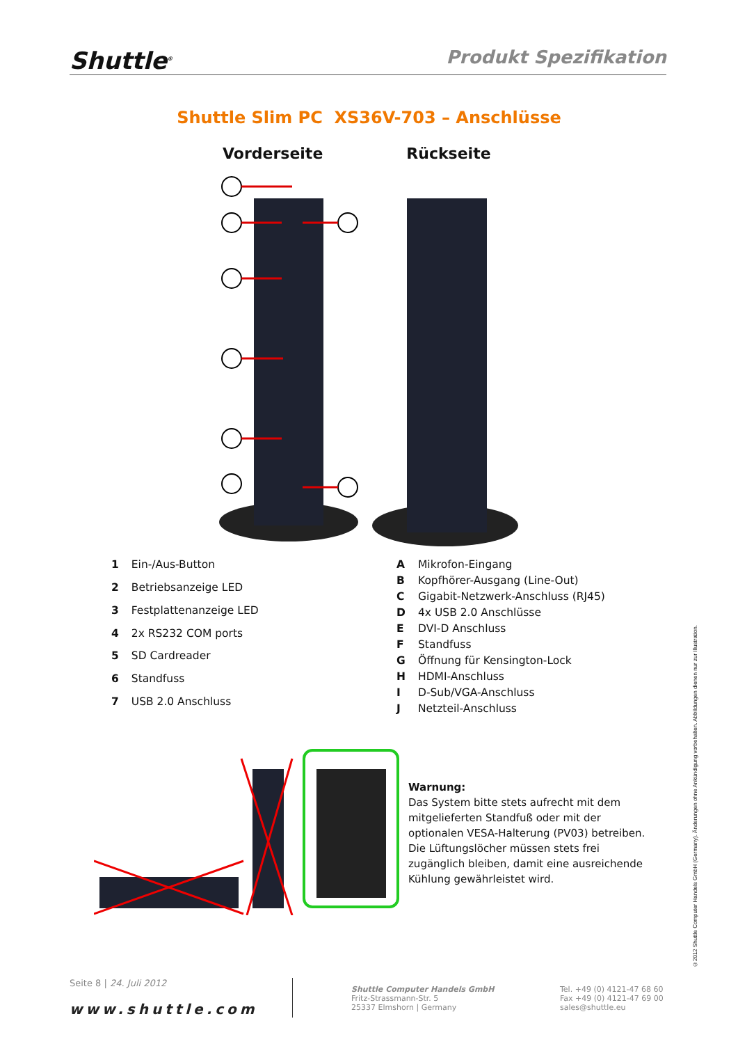Shuttle<sup>®</sup> Produkt Spezifikation
Shuttle Slim PC XS36V-703 – Anschlüsse
Vorderseite Rückseite
| 1 | Ein-/Aus-Button |
| 2 | Betriebsanzeige LED |
| 3 | Festplattenanzeige LED |
| 4 | 2x RS232 COM ports |
| 5 | SD Cardreader |
| 6 | Standfuss |
| 7 | USB 2.0 Anschluss |
| A | Mikrofon-Eingang |
| B | Kopfhörer-Ausgang (Line-Out) |
| C | Gigabit-Netzwerk-Anschluss (RJ45) |
| D | 4x USB 2.0 Anschlüsse |
| E | DVI-D Anschluss |
| F | Standfuss |
| G | Öffnung für Kensington-Lock |
| H | HDMI-Anschluss |
| I | D-Sub/VGA-Anschluss |
| J | Netzteil-Anschluss |
Warnung:
Das System bitte stets aufrecht mit dem mitgelieferten Standfuß oder mit der optionalen VESA-Halterung (PV03) betreiben. Die Lüftungslöcher müssen stets frei zugänglich bleiben, damit eine ausreichende Kühlung gewährleistet wird.
©2012 Shuttle Computer Handels GmbH (Germany). Änderungen ohne Ankündigung vorbehalten. Abbildungen dienen nur zur Illustration.
Seite 8 | 24. Juli 2012
www.shuttle.com
Shuttle Computer Handels GmbH
Fritz-Strassmann-Str. 5
25337 Elmshorn | Germany
Tel. +49 (0) 4121-47 68 60
Fax +49 (0) 4121-47 69 00
sales@shuttle.eu